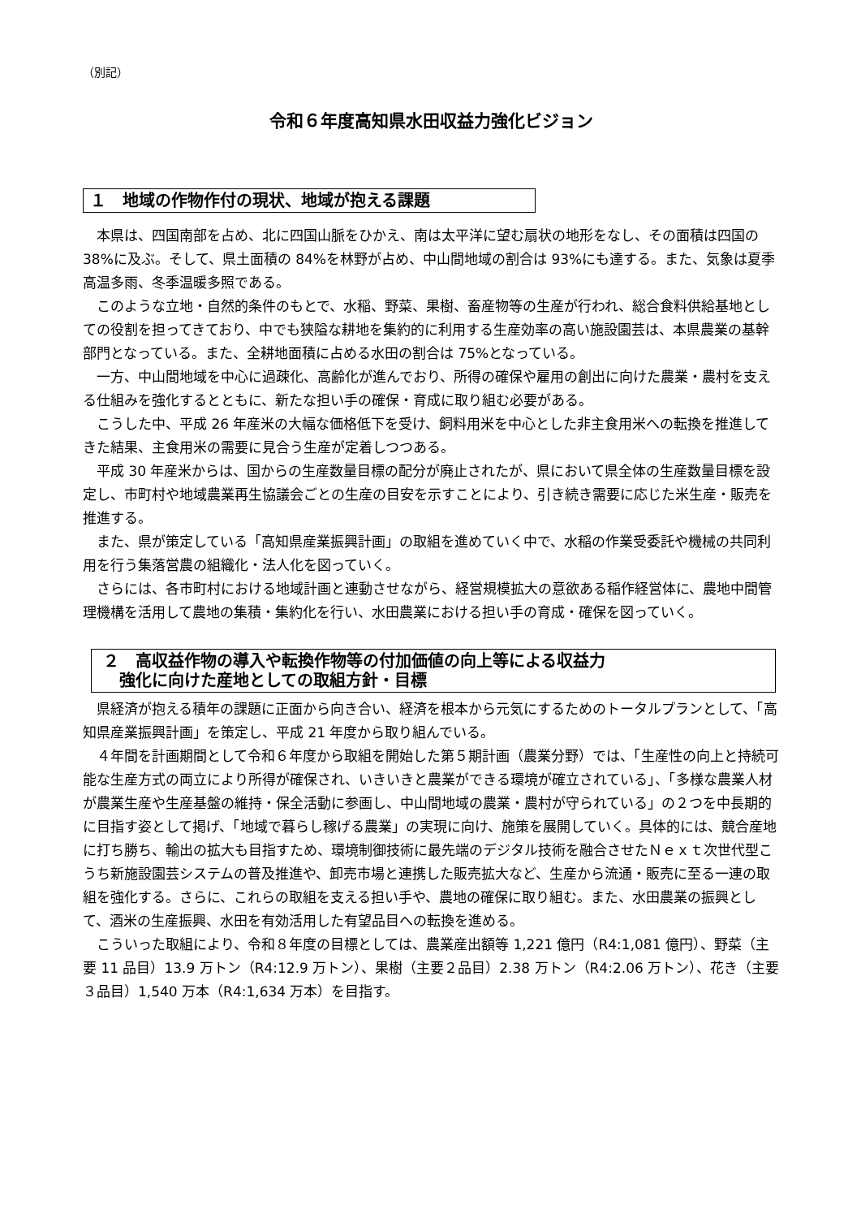（別記）
令和６年度高知県水田収益力強化ビジョン
１　地域の作物作付の現状、地域が抱える課題
本県は、四国南部を占め、北に四国山脈をひかえ、南は太平洋に望む扇状の地形をなし、その面積は四国の 38%に及ぶ。そして、県土面積の 84%を林野が占め、中山間地域の割合は 93%にも達する。また、気象は夏季高温多雨、冬季温暖多照である。
このような立地・自然的条件のもとで、水稲、野菜、果樹、畜産物等の生産が行われ、総合食料供給基地としての役割を担ってきており、中でも狭隘な耕地を集約的に利用する生産効率の高い施設園芸は、本県農業の基幹部門となっている。また、全耕地面積に占める水田の割合は 75%となっている。
一方、中山間地域を中心に過疎化、高齢化が進んでおり、所得の確保や雇用の創出に向けた農業・農村を支える仕組みを強化するとともに、新たな担い手の確保・育成に取り組む必要がある。
こうした中、平成 26 年産米の大幅な価格低下を受け、飼料用米を中心とした非主食用米への転換を推進してきた結果、主食用米の需要に見合う生産が定着しつつある。
平成 30 年産米からは、国からの生産数量目標の配分が廃止されたが、県において県全体の生産数量目標を設定し、市町村や地域農業再生協議会ごとの生産の目安を示すことにより、引き続き需要に応じた米生産・販売を推進する。
また、県が策定している「高知県産業振興計画」の取組を進めていく中で、水稲の作業受委託や機械の共同利用を行う集落営農の組織化・法人化を図っていく。
さらには、各市町村における地域計画と連動させながら、経営規模拡大の意欲ある稲作経営体に、農地中間管理機構を活用して農地の集積・集約化を行い、水田農業における担い手の育成・確保を図っていく。
２　高収益作物の導入や転換作物等の付加価値の向上等による収益力
　強化に向けた産地としての取組方針・目標
県経済が抱える積年の課題に正面から向き合い、経済を根本から元気にするためのトータルプランとして、「高知県産業振興計画」を策定し、平成 21 年度から取り組んでいる。
４年間を計画期間として令和６年度から取組を開始した第５期計画（農業分野）では、「生産性の向上と持続可能な生産方式の両立により所得が確保され、いきいきと農業ができる環境が確立されている」、「多様な農業人材が農業生産や生産基盤の維持・保全活動に参画し、中山間地域の農業・農村が守られている」の２つを中長期的に目指す姿として掲げ、「地域で暮らし稼げる農業」の実現に向け、施策を展開していく。具体的には、競合産地に打ち勝ち、輸出の拡大も目指すため、環境制御技術に最先端のデジタル技術を融合させたＮｅｘｔ次世代型こうち新施設園芸システムの普及推進や、卸売市場と連携した販売拡大など、生産から流通・販売に至る一連の取組を強化する。さらに、これらの取組を支える担い手や、農地の確保に取り組む。また、水田農業の振興として、酒米の生産振興、水田を有効活用した有望品目への転換を進める。
こういった取組により、令和８年度の目標としては、農業産出額等 1,221 億円（R4:1,081 億円）、野菜（主要 11 品目）13.9 万トン（R4:12.9 万トン）、果樹（主要２品目）2.38 万トン（R4:2.06 万トン）、花き（主要３品目）1,540 万本（R4:1,634 万本）を目指す。